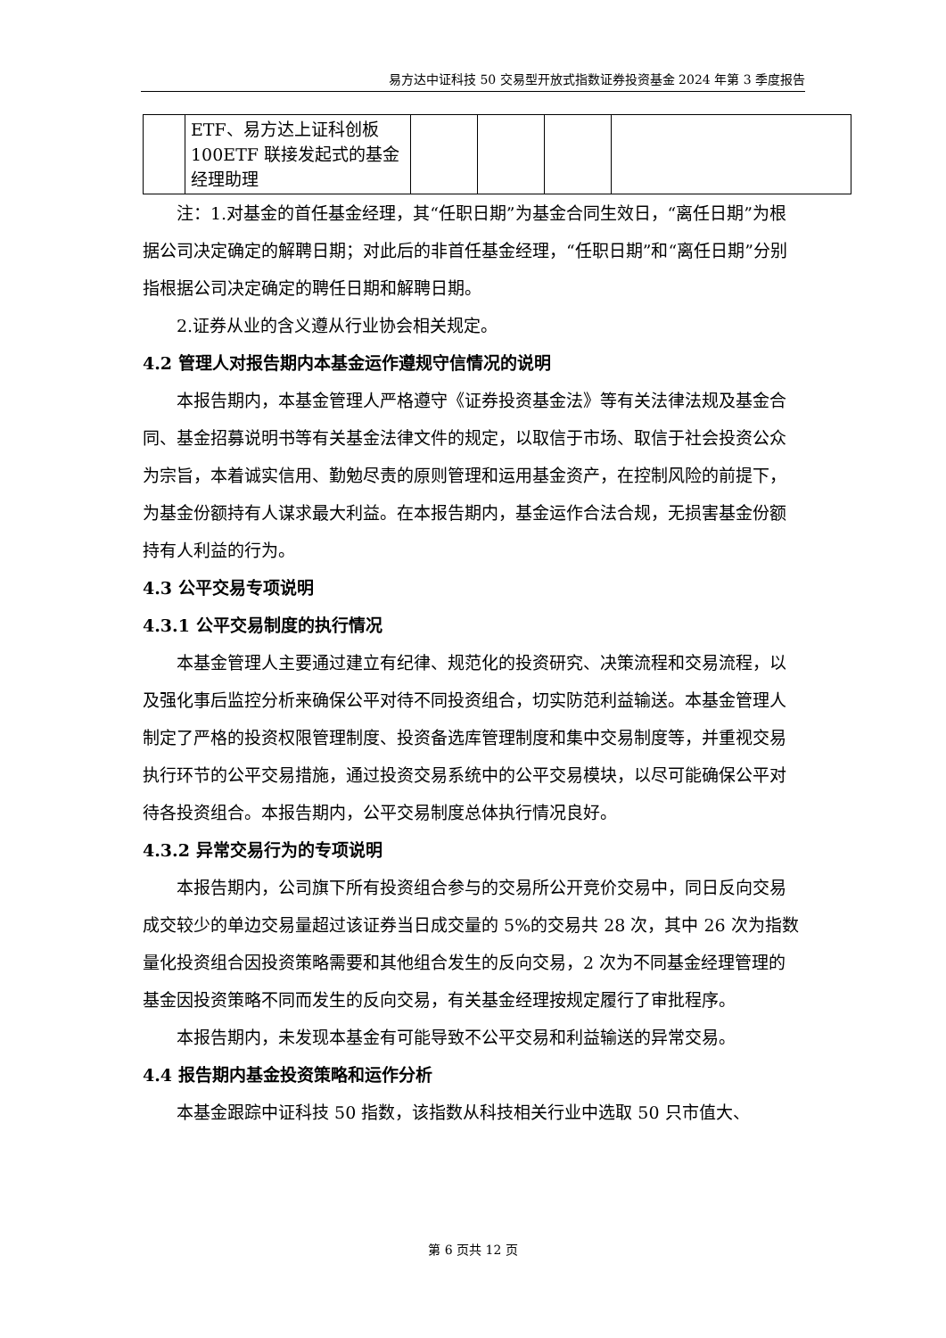易方达中证科技 50 交易型开放式指数证券投资基金 2024 年第 3 季度报告
| | ETF、易方达上证科创板 100ETF 联接发起式的基金经理助理 | | | | |
注：1.对基金的首任基金经理，其“任职日期”为基金合同生效日，“离任日期”为根据公司决定确定的解聘日期；对此后的非首任基金经理，“任职日期”和“离任日期”分别指根据公司决定确定的聘任日期和解聘日期。
2.证券从业的含义遵从行业协会相关规定。
4.2 管理人对报告期内本基金运作遵规守信情况的说明
本报告期内，本基金管理人严格遵守《证券投资基金法》等有关法律法规及基金合同、基金招募说明书等有关基金法律文件的规定，以取信于市场、取信于社会投资公众为宗旨，本着诚实信用、勤勉尽责的原则管理和运用基金资产，在控制风险的前提下，为基金份额持有人谋求最大利益。在本报告期内，基金运作合法合规，无损害基金份额持有人利益的行为。
4.3 公平交易专项说明
4.3.1 公平交易制度的执行情况
本基金管理人主要通过建立有纪律、规范化的投资研究、决策流程和交易流程，以及强化事后监控分析来确保公平对待不同投资组合，切实防范利益输送。本基金管理人制定了严格的投资权限管理制度、投资备选库管理制度和集中交易制度等，并重视交易执行环节的公平交易措施，通过投资交易系统中的公平交易模块，以尽可能确保公平对待各投资组合。本报告期内，公平交易制度总体执行情况良好。
4.3.2 异常交易行为的专项说明
本报告期内，公司旗下所有投资组合参与的交易所公开竞价交易中，同日反向交易成交较少的单边交易量超过该证券当日成交量的 5%的交易共 28 次，其中 26 次为指数量化投资组合因投资策略需要和其他组合发生的反向交易，2 次为不同基金经理管理的基金因投资策略不同而发生的反向交易，有关基金经理按规定履行了审批程序。
本报告期内，未发现本基金有可能导致不公平交易和利益输送的异常交易。
4.4 报告期内基金投资策略和运作分析
本基金跟踪中证科技 50 指数，该指数从科技相关行业中选取 50 只市值大、
第 6 页共 12 页